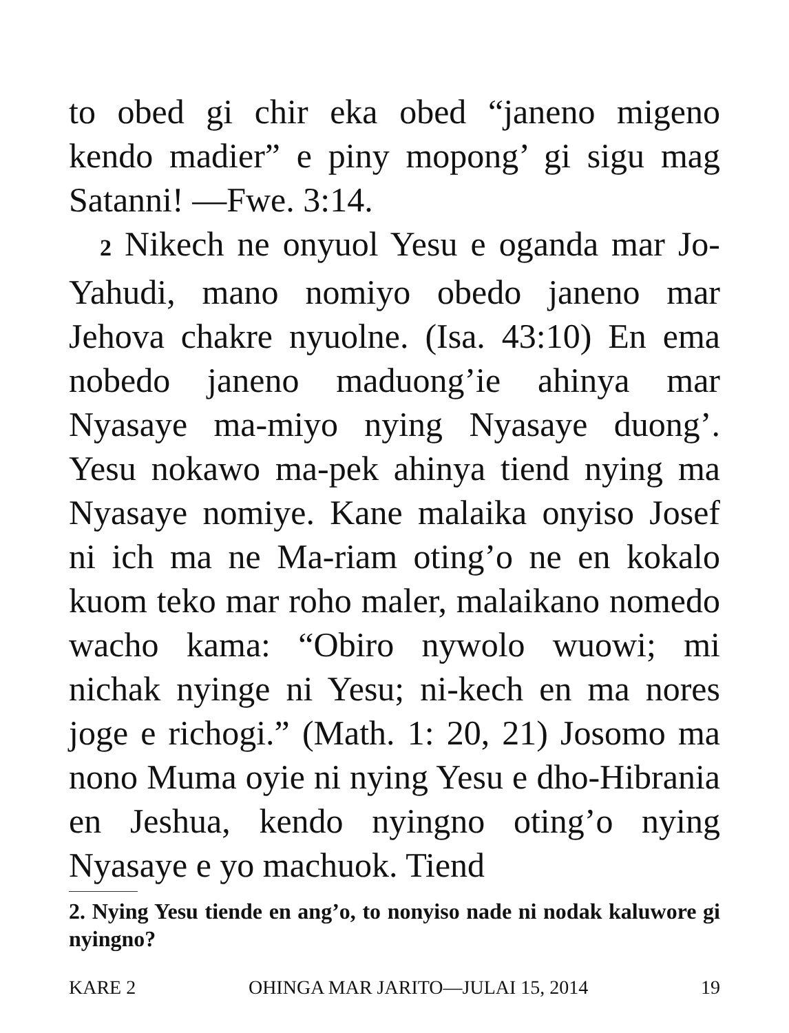to obed gi chir eka obed “janeno migeno kendo madier” e piny mopong’ gi sigu mag Satanni! —Fwe. 3:14.
2 Nikech ne onyuol Yesu e oganda mar Jo-Yahudi, mano nomiyo obedo janeno mar Jehova chakre nyuolne. (Isa. 43:10) En ema nobedo janeno maduong’ie ahinya mar Nyasaye ma-miyo nying Nyasaye duong’. Yesu nokawo ma-pek ahinya tiend nying ma Nyasaye nomiye. Kane malaika onyiso Josef ni ich ma ne Ma-riam oting’o ne en kokalo kuom teko mar roho maler, malaikano nomedo wacho kama: “Obiro nywolo wuowi; mi nichak nyinge ni Yesu; ni-kech en ma nores joge e richogi.” (Math. 1: 20, 21) Josomo ma nono Muma oyie ni nying Yesu e dho-Hibrania en Jeshua, kendo nyingno oting’o nying Nyasaye e yo machuok. Tiend
2. Nying Yesu tiende en ang’o, to nonyiso nade ni nodak kaluwore gi nyingno?
KARE 2 OHINGA MAR JARITO—JULAI 15, 2014 19